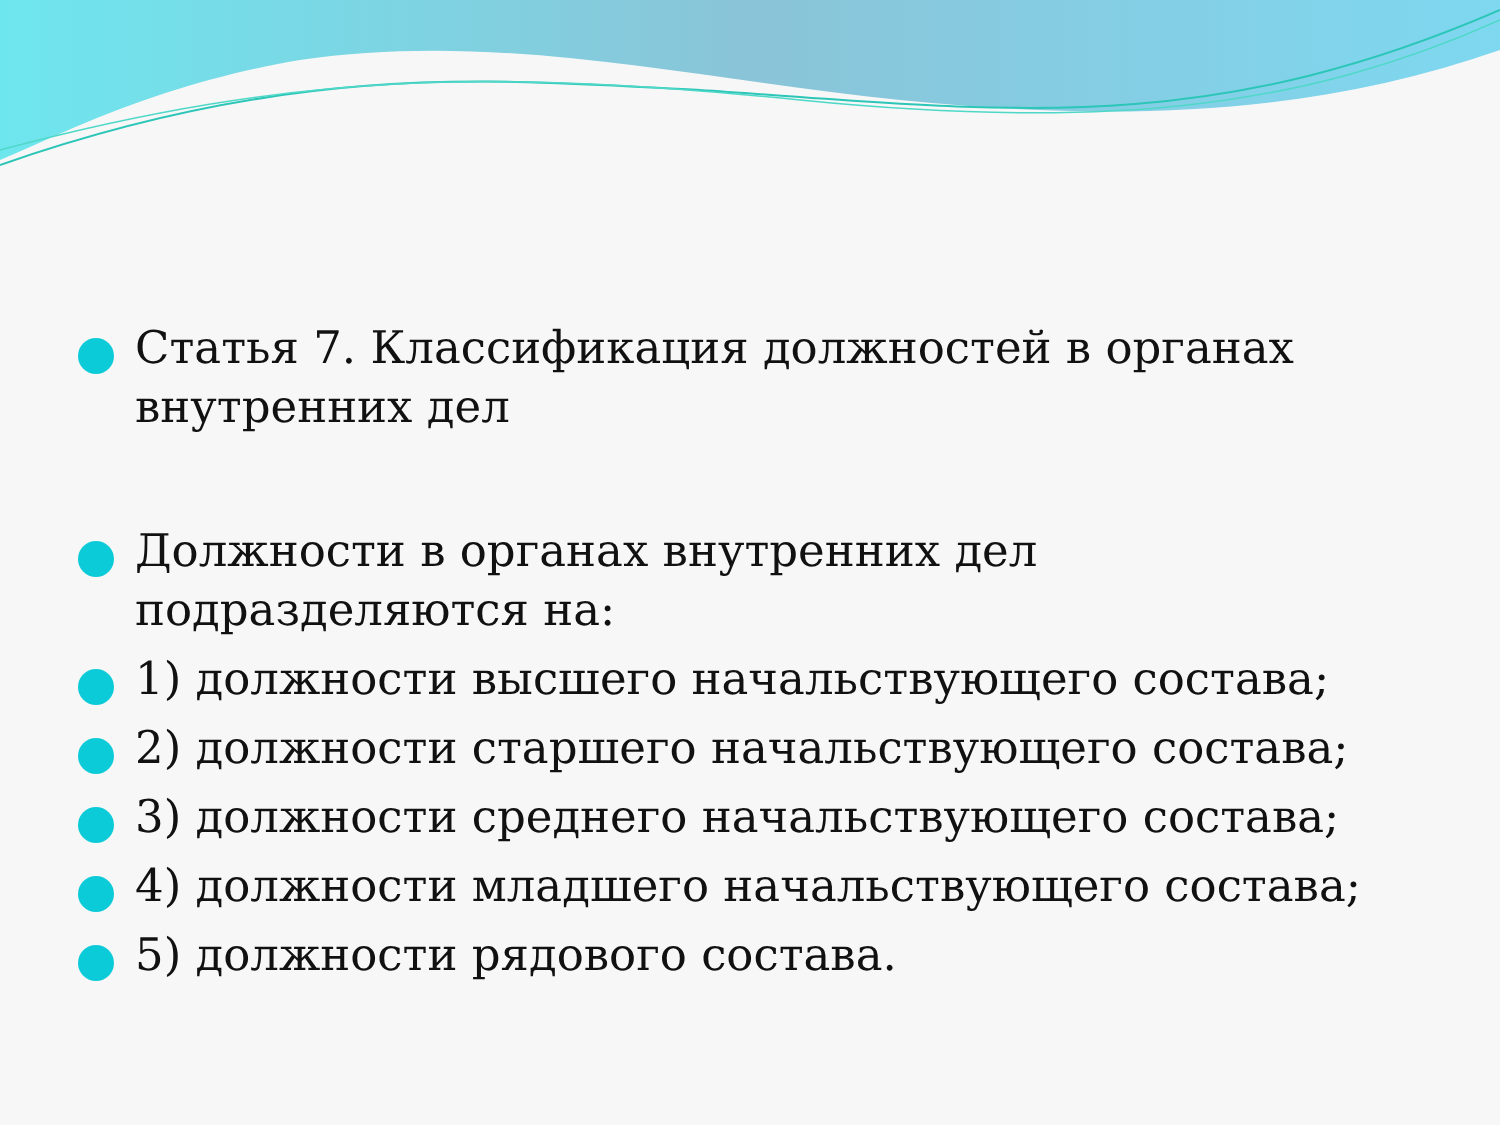Статья 7. Классификация должностей в органах внутренних дел
Должности в органах внутренних дел подразделяются на:
1) должности высшего начальствующего состава;
2) должности старшего начальствующего состава;
3) должности среднего начальствующего состава;
4) должности младшего начальствующего состава;
5) должности рядового состава.